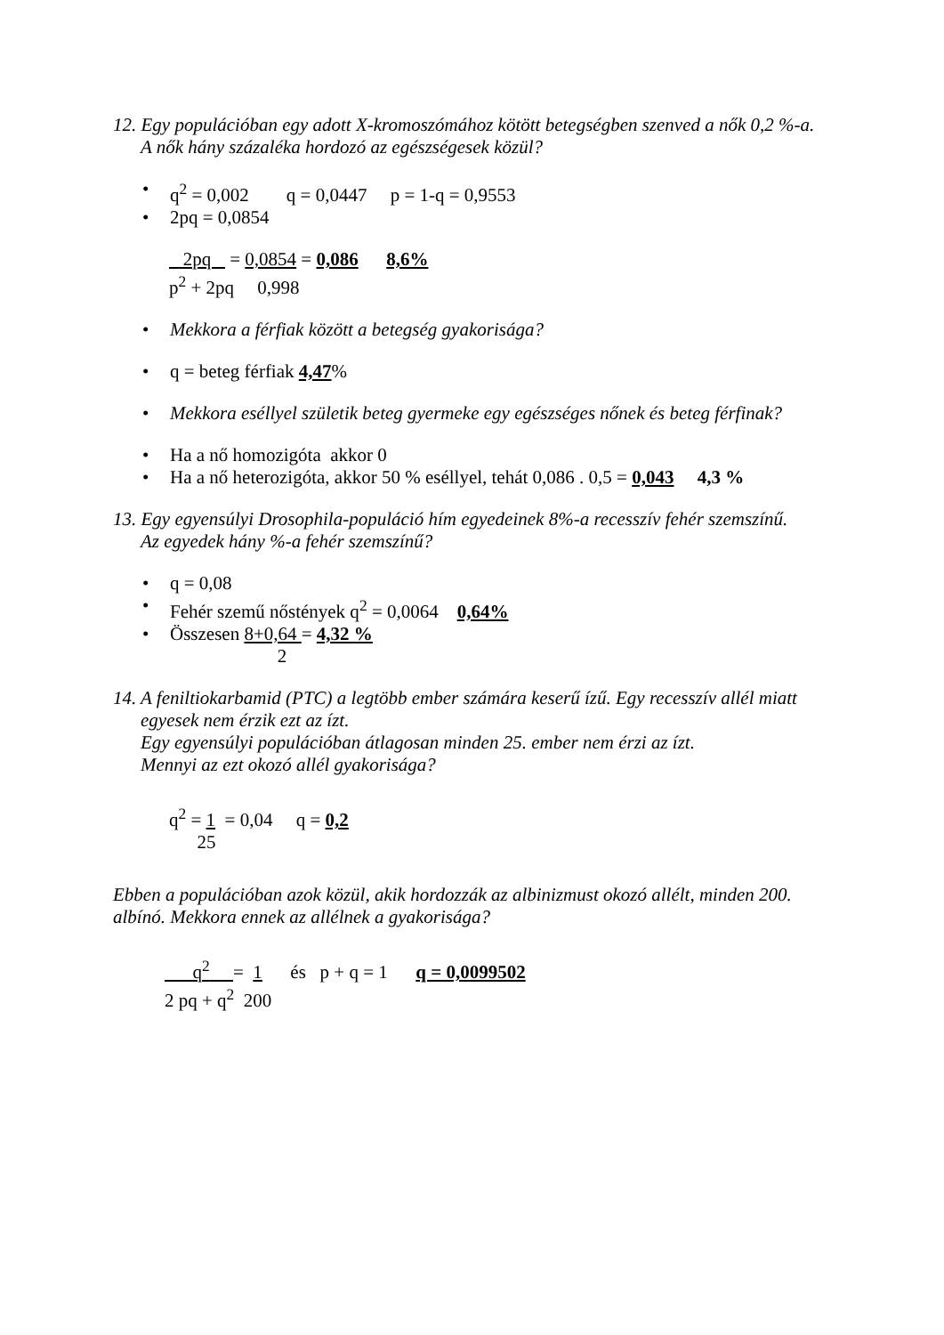12. Egy populációban egy adott X-kromoszómához kötött betegségben szenved a nők 0,2 %-a.
A nők hány százaléka hordozó az egészségesek közül?
q<sup>2</sup> = 0,002 q = 0,0447 p = 1-q = 0,9553
2pq = 0,0854
2pq = 0,0854 = 0,086 8,6%
p<sup>2</sup> + 2pq 0,998
Mekkora a férfiak között a betegség gyakorisága?
q = beteg férfiak 4,47%
Mekkora eséllyel születik beteg gyermeke egy egészséges nőnek és beteg férfinak?
Ha a nő homozigóta akkor 0
Ha a nő heterozigóta, akkor 50 % eséllyel, tehát 0,086 . 0,5 = 0,043 4,3 %
13. Egy egyensúlyi Drosophila-populáció hím egyedeinek 8%-a recesszív fehér szemszínű.
Az egyedek hány %-a fehér szemszínű?
q = 0,08
Fehér szemű nőstények q<sup>2</sup> = 0,0064 0,64%
Összesen 8+0,64 = 4,32 %
2
14. A feniltiokarbamid (PTC) a legtöbb ember számára keserű ízű. Egy recesszív allél miatt egyesek nem érzik ezt az ízt.
Egy egyensúlyi populációban átlagosan minden 25. ember nem érzi az ízt.
Mennyi az ezt okozó allél gyakorisága?
q<sup>2</sup> = 1 = 0,04 q = 0,2
25
Ebben a populációban azok közül, akik hordozzák az albinizmust okozó allélt, minden 200. albínó. Mekkora ennek az allélnek a gyakorisága?
q<sup>2</sup> = 1 és p + q = 1 q = 0,0099502
2 pq + q<sup>2</sup> 200